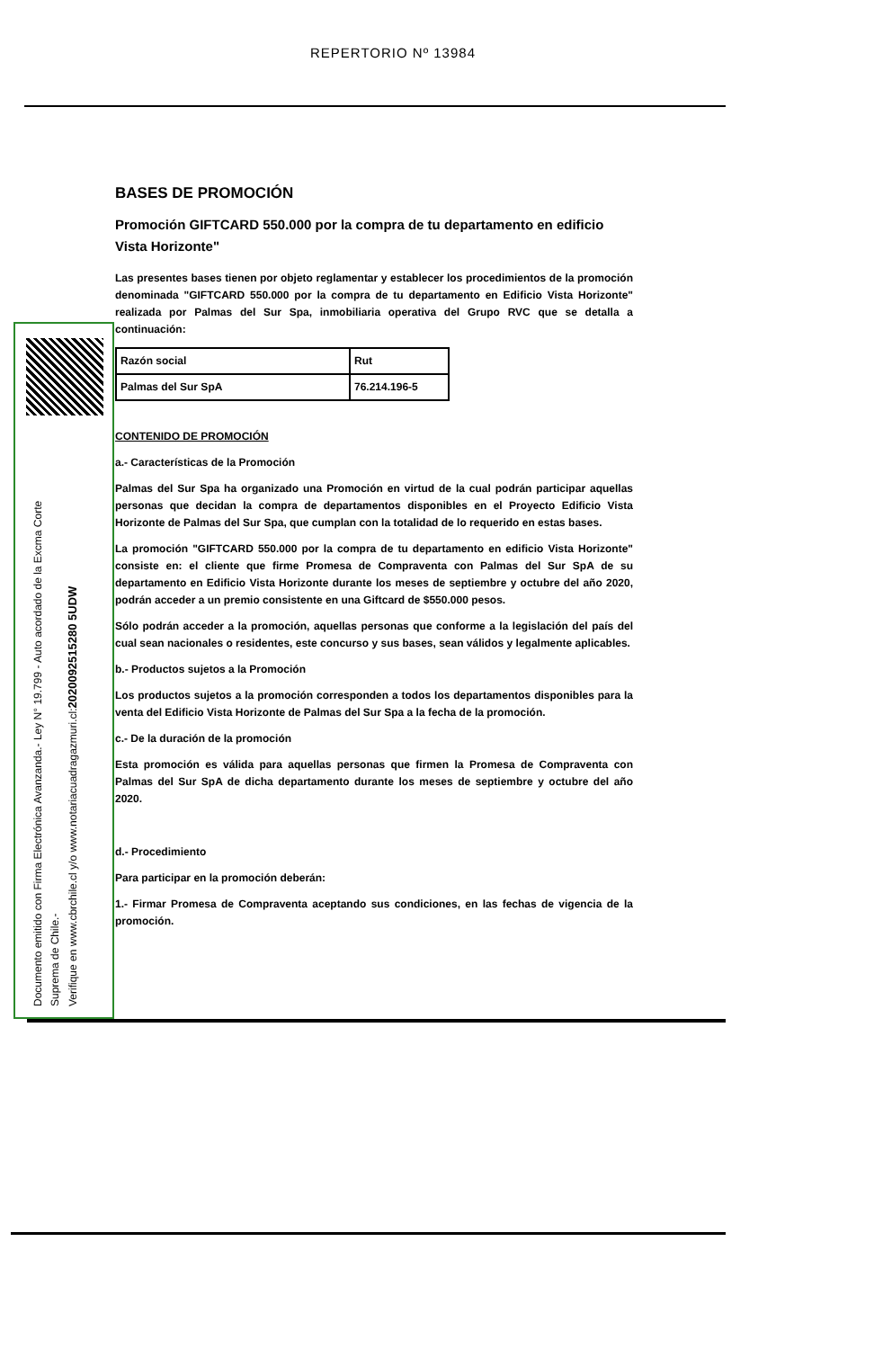REPERTORIO Nº 13984
BASES DE PROMOCIÓN
Promoción GIFTCARD 550.000 por la compra de tu departamento en edificio Vista Horizonte"
Las presentes bases tienen por objeto reglamentar y establecer los procedimientos de la promoción denominada "GIFTCARD 550.000 por la compra de tu departamento en Edificio Vista Horizonte" realizada por Palmas del Sur Spa, inmobiliaria operativa del Grupo RVC que se detalla a continuación:
| Razón social | Rut |
| Palmas del Sur SpA | 76.214.196-5 |
CONTENIDO DE PROMOCIÓN
a.- Características de la Promoción
Palmas del Sur Spa ha organizado una Promoción en virtud de la cual podrán participar aquellas personas que decidan la compra de departamentos disponibles en el Proyecto Edificio Vista Horizonte de Palmas del Sur Spa, que cumplan con la totalidad de lo requerido en estas bases.
La promoción "GIFTCARD 550.000 por la compra de tu departamento en edificio Vista Horizonte" consiste en: el cliente que firme Promesa de Compraventa con Palmas del Sur SpA de su departamento en Edificio Vista Horizonte durante los meses de septiembre y octubre del año 2020, podrán acceder a un premio consistente en una Giftcard de $550.000 pesos.
Sólo podrán acceder a la promoción, aquellas personas que conforme a la legislación del país del cual sean nacionales o residentes, este concurso y sus bases, sean válidos y legalmente aplicables.
b.- Productos sujetos a la Promoción
Los productos sujetos a la promoción corresponden a todos los departamentos disponibles para la venta del Edificio Vista Horizonte de Palmas del Sur Spa a la fecha de la promoción.
c.- De la duración de la promoción
Esta promoción es válida para aquellas personas que firmen la Promesa de Compraventa con Palmas del Sur SpA de dicha departamento durante los meses de septiembre y octubre del año 2020.
d.- Procedimiento
Para participar en la promoción deberán:
1.- Firmar Promesa de Compraventa aceptando sus condiciones, en las fechas de vigencia de la promoción.
Documento emitido con Firma Electrónica Avanzanda.- Ley N° 19.799 - Auto acordado de la Excma Corte
Suprema de Chile.-
Verifique en www.cbrchile.cl y/o www.notariacuadragazmuri.cl:2020092515280 5UDW